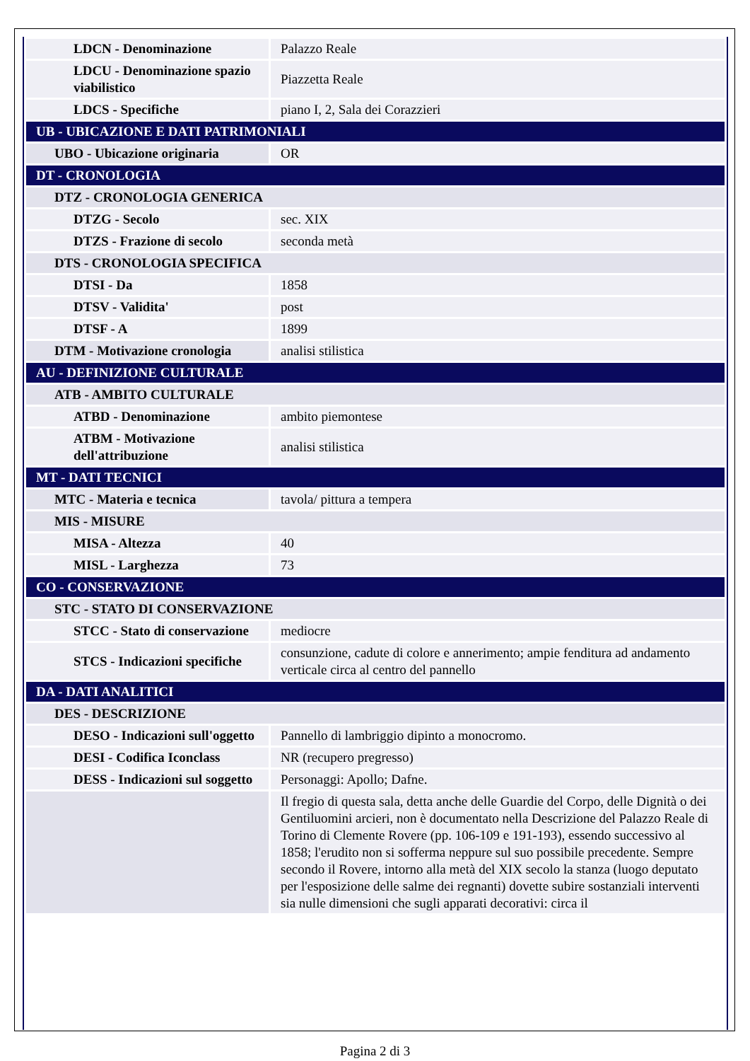| LDCN - Denominazione | Palazzo Reale |
| LDCU - Denominazione spazio viabilistico | Piazzetta Reale |
| LDCS - Specifiche | piano I, 2, Sala dei Corazzieri |
| UB - UBICAZIONE E DATI PATRIMONIALI | |
| UBO - Ubicazione originaria | OR |
| DT - CRONOLOGIA | |
| DTZ - CRONOLOGIA GENERICA | |
| DTZG - Secolo | sec. XIX |
| DTZS - Frazione di secolo | seconda metà |
| DTS - CRONOLOGIA SPECIFICA | |
| DTSI - Da | 1858 |
| DTSV - Validita' | post |
| DTSF - A | 1899 |
| DTM - Motivazione cronologia | analisi stilistica |
| AU - DEFINIZIONE CULTURALE | |
| ATB - AMBITO CULTURALE | |
| ATBD - Denominazione | ambito piemontese |
| ATBM - Motivazione dell'attribuzione | analisi stilistica |
| MT - DATI TECNICI | |
| MTC - Materia e tecnica | tavola/ pittura a tempera |
| MIS - MISURE | |
| MISA - Altezza | 40 |
| MISL - Larghezza | 73 |
| CO - CONSERVAZIONE | |
| STC - STATO DI CONSERVAZIONE | |
| STCC - Stato di conservazione | mediocre |
| STCS - Indicazioni specifiche | consunzione, cadute di colore e annerimento; ampie fenditura ad andamento verticale circa al centro del pannello |
| DA - DATI ANALITICI | |
| DES - DESCRIZIONE | |
| DESO - Indicazioni sull'oggetto | Pannello di lambriggio dipinto a monocromo. |
| DESI - Codifica Iconclass | NR (recupero pregresso) |
| DESS - Indicazioni sul soggetto | Personaggi: Apollo; Dafne. |
| | Il fregio di questa sala, detta anche delle Guardie del Corpo, delle Dignità o dei Gentiluomini arcieri, non è documentato nella Descrizione del Palazzo Reale di Torino di Clemente Rovere (pp. 106-109 e 191-193), essendo successivo al 1858; l'erudito non si sofferma neppure sul suo possibile precedente. Sempre secondo il Rovere, intorno alla metà del XIX secolo la stanza (luogo deputato per l'esposizione delle salme dei regnanti) dovette subire sostanziali interventi sia nulle dimensioni che sugli apparati decorativi: circa il |
Pagina 2 di 3